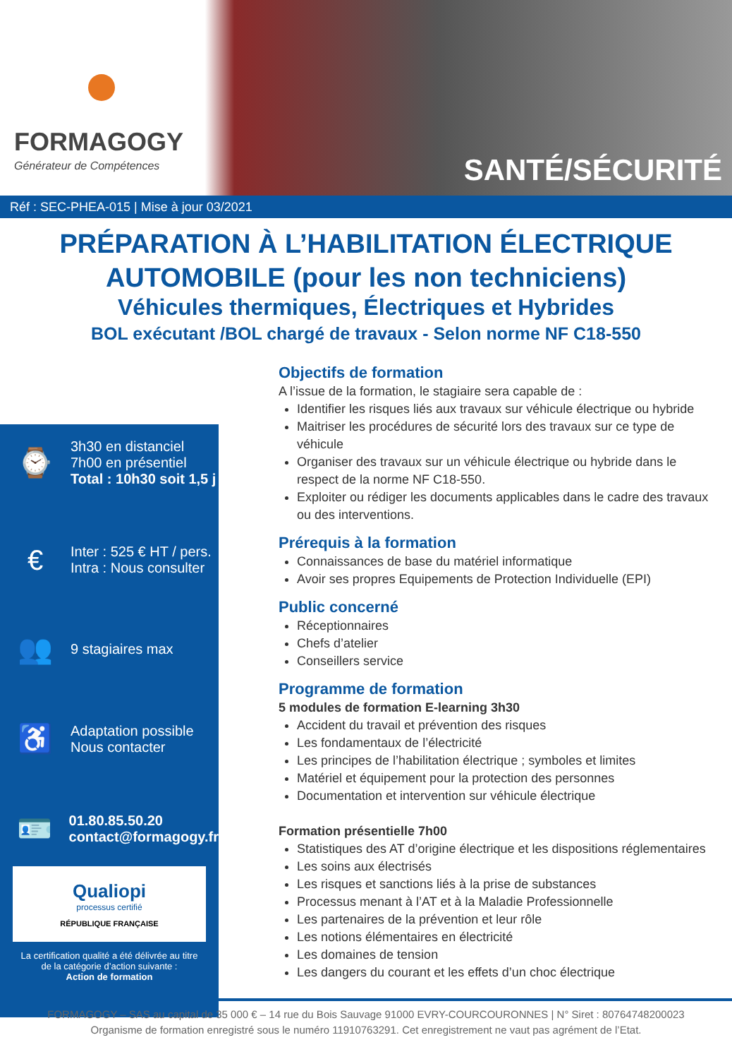FORMAGOGY
Générateur de Compétences
SANTÉ/SÉCURITÉ
Réf : SEC-PHEA-015 | Mise à jour 03/2021
PRÉPARATION À L’HABILITATION ÉLECTRIQUE
AUTOMOBILE (pour les non techniciens)
Véhicules thermiques, Électriques et Hybrides
BOL exécutant /BOL chargé de travaux - Selon norme NF C18-550
⌚
3h30 en distanciel
7h00 en présentiel
Total : 10h30 soit 1,5 j
€
Inter : 525 € HT / pers.
Intra : Nous consulter
👥
9 stagiaires max
♿
Adaptation possible
Nous contacter
🪪
01.80.85.50.20
contact@formagogy.fr
Qualiopi
processus certifié
RÉPUBLIQUE FRANÇAISE
La certification qualité a été délivrée au titre
de la catégorie d’action suivante :
Action de formation
Objectifs de formation
A l’issue de la formation, le stagiaire sera capable de :
Identifier les risques liés aux travaux sur véhicule électrique ou hybride
Maitriser les procédures de sécurité lors des travaux sur ce type de véhicule
Organiser des travaux sur un véhicule électrique ou hybride dans le respect de la norme NF C18-550.
Exploiter ou rédiger les documents applicables dans le cadre des travaux ou des interventions.
Prérequis à la formation
Connaissances de base du matériel informatique
Avoir ses propres Equipements de Protection Individuelle (EPI)
Public concerné
Réceptionnaires
Chefs d’atelier
Conseillers service
Programme de formation
5 modules de formation E-learning 3h30
Accident du travail et prévention des risques
Les fondamentaux de l’électricité
Les principes de l’habilitation électrique ; symboles et limites
Matériel et équipement pour la protection des personnes
Documentation et intervention sur véhicule électrique
Formation présentielle 7h00
Statistiques des AT d’origine électrique et les dispositions réglementaires
Les soins aux électrisés
Les risques et sanctions liés à la prise de substances
Processus menant à l’AT et à la Maladie Professionnelle
Les partenaires de la prévention et leur rôle
Les notions élémentaires en électricité
Les domaines de tension
Les dangers du courant et les effets d’un choc électrique
FORMAGOGY – SAS au capital de 35 000 € – 14 rue du Bois Sauvage 91000 EVRY-COURCOURONNES | N° Siret : 80764748200023
Organisme de formation enregistré sous le numéro 11910763291. Cet enregistrement ne vaut pas agrément de l’Etat.